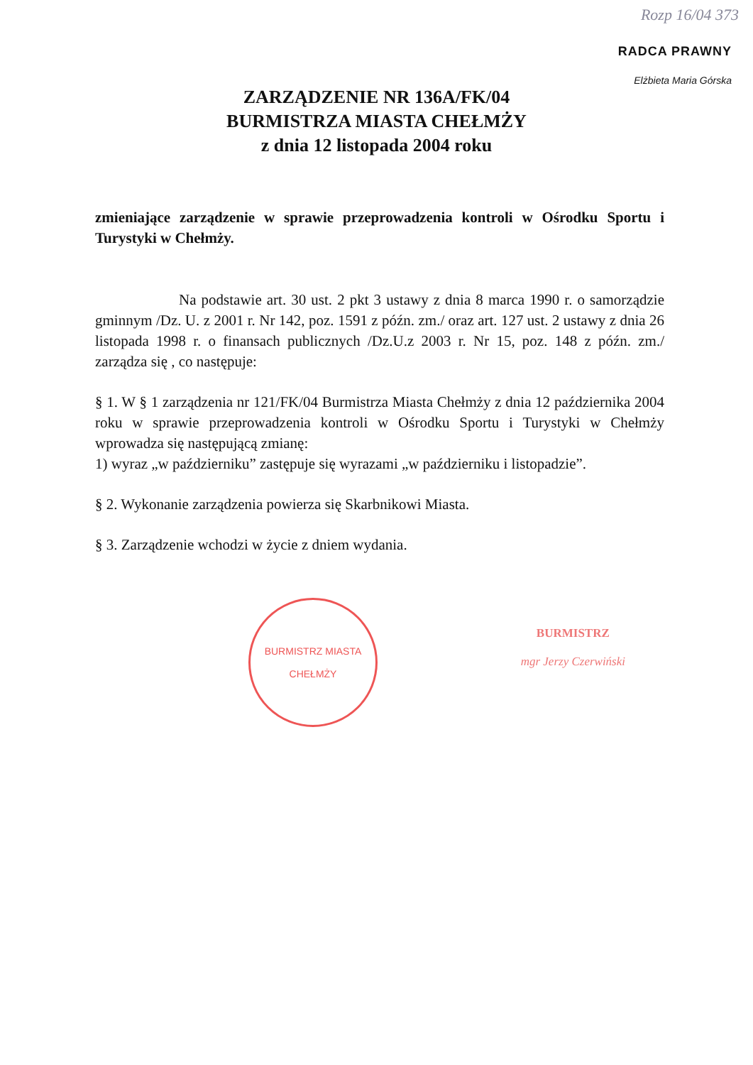Rozp 16/04 373
RADCA PRAWNY
Elżbieta Maria Górska
ZARZĄDZENIE NR 136A/FK/04
BURMISTRZA MIASTA CHEŁMŻY
z dnia 12 listopada 2004 roku
zmieniające zarządzenie w sprawie przeprowadzenia kontroli w Ośrodku Sportu i Turystyki w Chełmży.
Na podstawie art. 30 ust. 2 pkt 3 ustawy z dnia 8 marca 1990 r. o samorządzie gminnym /Dz. U. z 2001 r. Nr 142, poz. 1591 z późn. zm./ oraz art. 127 ust. 2 ustawy z dnia 26 listopada 1998 r. o finansach publicznych /Dz.U.z 2003 r. Nr 15, poz. 148 z późn. zm./ zarządza się , co następuje:
§ 1. W § 1 zarządzenia nr 121/FK/04 Burmistrza Miasta Chełmży z dnia 12 października 2004 roku w sprawie przeprowadzenia kontroli w Ośrodku Sportu i Turystyki w Chełmży wprowadza się następującą zmianę:
1) wyraz „w październiku” zastępuje się wyrazami „w październiku i listopadzie”.
§ 2. Wykonanie zarządzenia powierza się Skarbnikowi Miasta.
§ 3. Zarządzenie wchodzi w życie z dniem wydania.
BURMISTRZ MIASTA
CHEŁMŻY
BURMISTRZ
mgr Jerzy Czerwiński